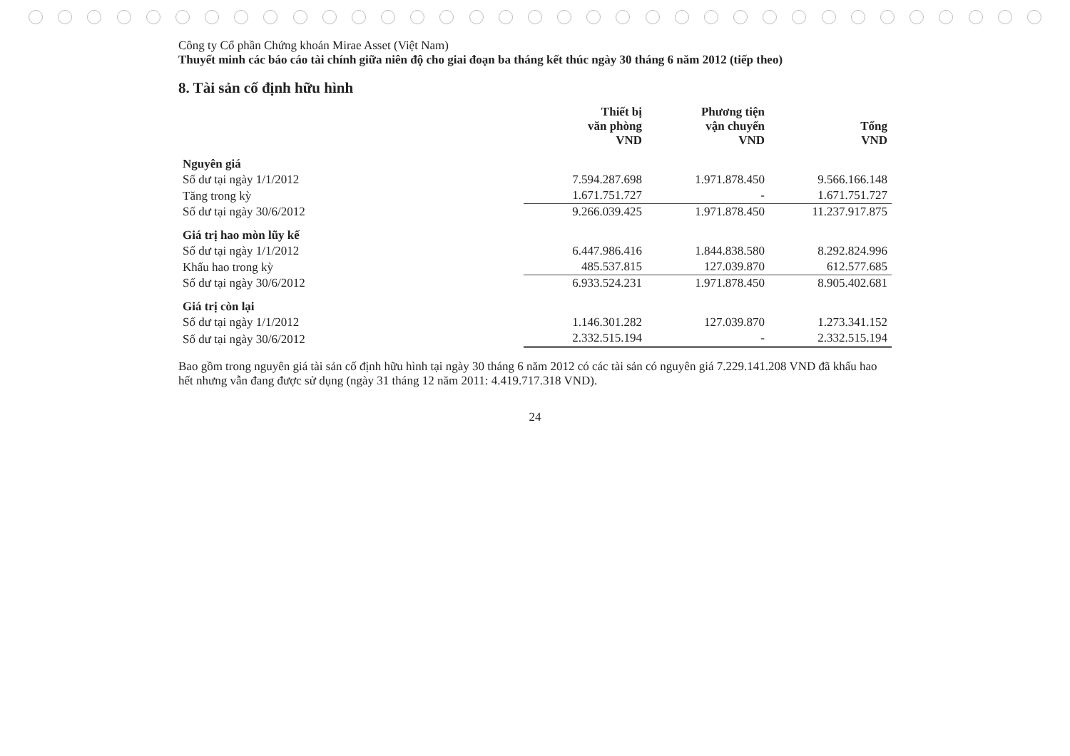Công ty Cổ phần Chứng khoán Mirae Asset (Việt Nam)
Thuyết minh các báo cáo tài chính giữa niên độ cho giai đoạn ba tháng kết thúc ngày 30 tháng 6 năm 2012 (tiếp theo)
8. Tài sản cố định hữu hình
| | Thiết bị văn phòng VND | Phương tiện vận chuyển VND | Tổng VND |
| --- | --- | --- | --- |
| Nguyên giá | | | |
| Số dư tại ngày 1/1/2012 | 7.594.287.698 | 1.971.878.450 | 9.566.166.148 |
| Tăng trong kỳ | 1.671.751.727 | - | 1.671.751.727 |
| Số dư tại ngày 30/6/2012 | 9.266.039.425 | 1.971.878.450 | 11.237.917.875 |
| Giá trị hao mòn lũy kế | | | |
| Số dư tại ngày 1/1/2012 | 6.447.986.416 | 1.844.838.580 | 8.292.824.996 |
| Khấu hao trong kỳ | 485.537.815 | 127.039.870 | 612.577.685 |
| Số dư tại ngày 30/6/2012 | 6.933.524.231 | 1.971.878.450 | 8.905.402.681 |
| Giá trị còn lại | | | |
| Số dư tại ngày 1/1/2012 | 1.146.301.282 | 127.039.870 | 1.273.341.152 |
| Số dư tại ngày 30/6/2012 | 2.332.515.194 | - | 2.332.515.194 |
Bao gồm trong nguyên giá tài sản cố định hữu hình tại ngày 30 tháng 6 năm 2012 có các tài sản có nguyên giá 7.229.141.208 VND đã khấu hao hết nhưng vẫn đang được sử dụng (ngày 31 tháng 12 năm 2011: 4.419.717.318 VND).
24